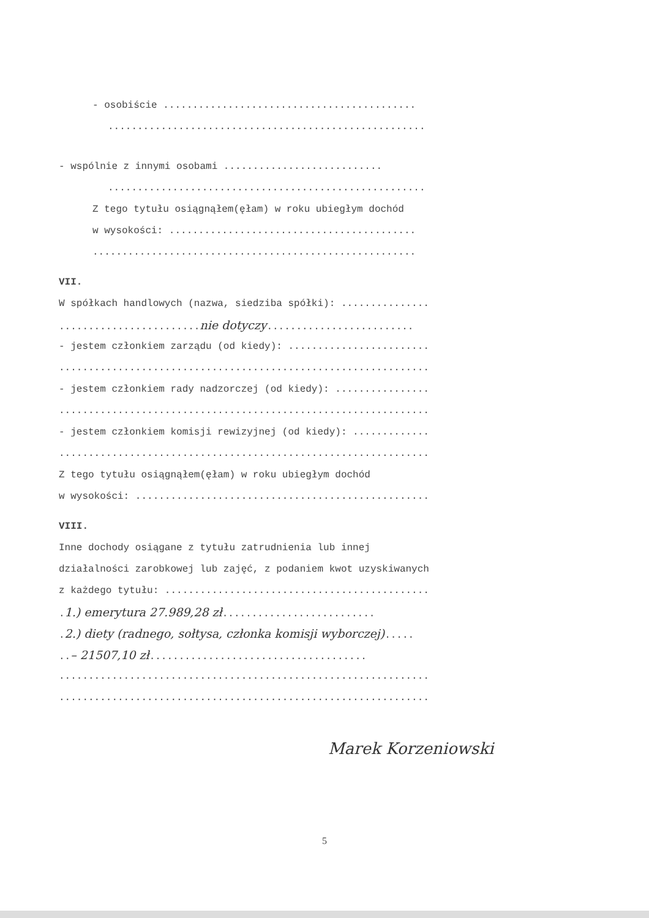- osobiście ...........................................
......................................................
- wspólnie z innymi osobami ...........................
......................................................
Z tego tytułu osiągnąłem(ęłam) w roku ubiegłym dochód
w wysokości: ..........................................
.......................................................
VII.
W spółkach handlowych (nazwa, siedziba spółki): ...............
........................nie dotyczy.........................
- jestem członkiem zarządu (od kiedy): ........................
...............................................................
- jestem członkiem rady nadzorczej (od kiedy): ................
...............................................................
- jestem członkiem komisji rewizyjnej (od kiedy): .............
...............................................................
Z tego tytułu osiągnąłem(ęłam) w roku ubiegłym dochód
w wysokości: ..................................................
VIII.
Inne dochody osiągane z tytułu zatrudnienia lub innej
działalności zarobkowej lub zajęć, z podaniem kwot uzyskiwanych
z każdego tytułu: .............................................
.1.) emerytura 27.989,28 zł..........................
.2.) diety (radnego, sołtysa, członka komisji wyborczej).....
..– 21507,10 zł.....................................
...............................................................
...............................................................
Marek Korzeniowski
5